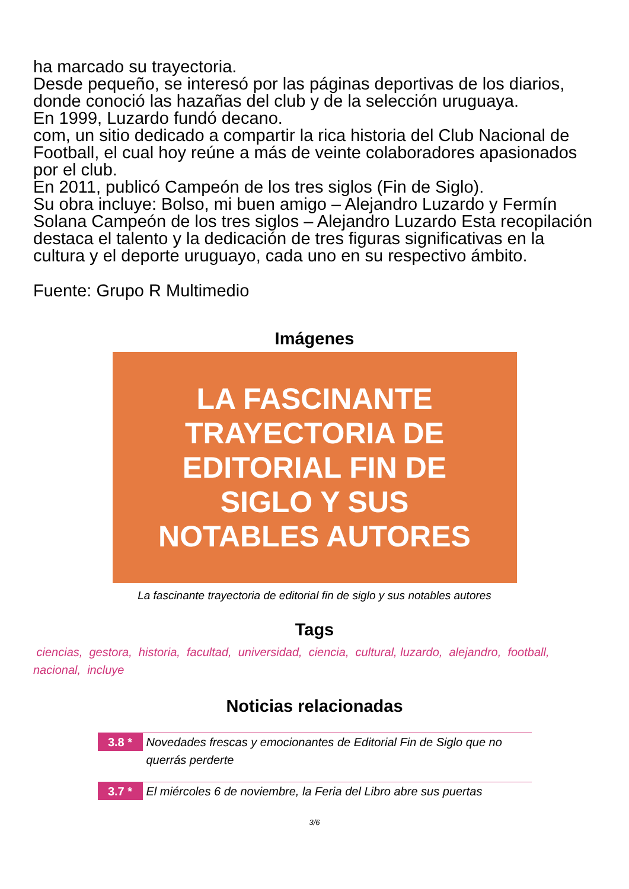ha marcado su trayectoria.
Desde pequeño, se interesó por las páginas deportivas de los diarios, donde conoció las hazañas del club y de la selección uruguaya.
En 1999, Luzardo fundó decano.
com, un sitio dedicado a compartir la rica historia del Club Nacional de Football, el cual hoy reúne a más de veinte colaboradores apasionados por el club.
En 2011, publicó Campeón de los tres siglos (Fin de Siglo).
Su obra incluye: Bolso, mi buen amigo – Alejandro Luzardo y Fermín Solana Campeón de los tres siglos – Alejandro Luzardo Esta recopilación destaca el talento y la dedicación de tres figuras significativas en la cultura y el deporte uruguayo, cada uno en su respectivo ámbito.
Fuente: Grupo R Multimedio
Imágenes
LA FASCINANTE
TRAYECTORIA DE
EDITORIAL FIN DE
SIGLO Y SUS
NOTABLES AUTORES
La fascinante trayectoria de editorial fin de siglo y sus notables autores
Tags
ciencias, gestora, historia, facultad, universidad, ciencia, cultural, luzardo, alejandro, football, nacional, incluye
Noticias relacionadas
3.8 *
Novedades frescas y emocionantes de Editorial Fin de Siglo que no querrás perderte
3.7 *
El miércoles 6 de noviembre, la Feria del Libro abre sus puertas
3/6